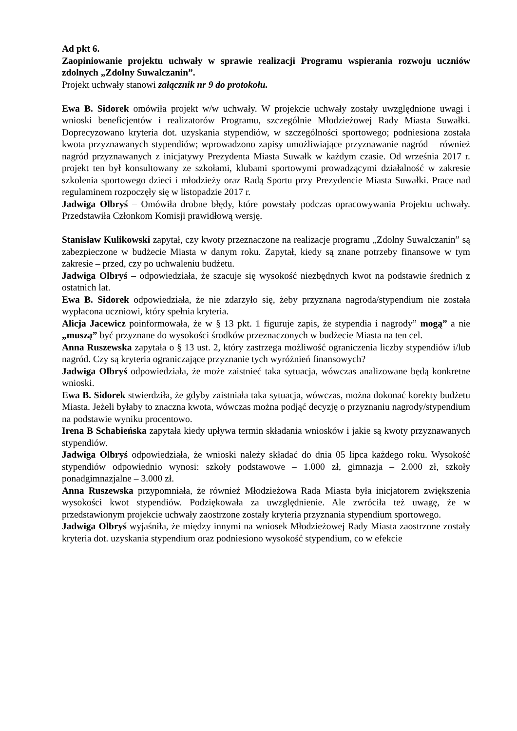Ad pkt 6.
Zaopiniowanie projektu uchwały w sprawie realizacji Programu wspierania rozwoju uczniów zdolnych „Zdolny Suwalczanin”.
Projekt uchwały stanowi załącznik nr 9 do protokołu.
Ewa B. Sidorek omówiła projekt w/w uchwały. W projekcie uchwały zostały uwzględnione uwagi i wnioski beneficjentów i realizatorów Programu, szczególnie Młodzieżowej Rady Miasta Suwałki. Doprecyzowano kryteria dot. uzyskania stypendiów, w szczególności sportowego; podniesiona została kwota przyznawanych stypendiów; wprowadzono zapisy umożliwiające przyznawanie nagród – również nagród przyznawanych z inicjatywy Prezydenta Miasta Suwałk w każdym czasie. Od września 2017 r. projekt ten był konsultowany ze szkołami, klubami sportowymi prowadzącymi działalność w zakresie szkolenia sportowego dzieci i młodzieży oraz Radą Sportu przy Prezydencie Miasta Suwałki. Prace nad regulaminem rozpoczęły się w listopadzie 2017 r.
Jadwiga Olbryś – Omówiła drobne błędy, które powstały podczas opracowywania Projektu uchwały. Przedstawiła Członkom Komisji prawidłową wersję.
Stanisław Kulikowski zapytał, czy kwoty przeznaczone na realizacje programu „Zdolny Suwalczanin” są zabezpieczone w budżecie Miasta w danym roku. Zapytał, kiedy są znane potrzeby finansowe w tym zakresie – przed, czy po uchwaleniu budżetu.
Jadwiga Olbryś – odpowiedziała, że szacuje się wysokość niezbędnych kwot na podstawie średnich z ostatnich lat.
Ewa B. Sidorek odpowiedziała, że nie zdarzyło się, żeby przyznana nagroda/stypendium nie została wypłacona uczniowi, który spełnia kryteria.
Alicja Jacewicz poinformowała, że w § 13 pkt. 1 figuruje zapis, że stypendia i nagrody” mogą” a nie „muszą” być przyznane do wysokości środków przeznaczonych w budżecie Miasta na ten cel.
Anna Ruszewska zapytała o § 13 ust. 2, który zastrzega możliwość ograniczenia liczby stypendiów i/lub nagród. Czy są kryteria ograniczające przyznanie tych wyróżnień finansowych?
Jadwiga Olbryś odpowiedziała, że może zaistnieć taka sytuacja, wówczas analizowane będą konkretne wnioski.
Ewa B. Sidorek stwierdziła, że gdyby zaistniała taka sytuacja, wówczas, można dokonać korekty budżetu Miasta. Jeżeli byłaby to znaczna kwota, wówczas można podjąć decyzję o przyznaniu nagrody/stypendium na podstawie wyniku procentowo.
Irena B Schabieńska zapytała kiedy upływa termin składania wniosków i jakie są kwoty przyznawanych stypendiów.
Jadwiga Olbryś odpowiedziała, że wnioski należy składać do dnia 05 lipca każdego roku. Wysokość stypendiów odpowiednio wynosi: szkoły podstawowe – 1.000 zł, gimnazja – 2.000 zł, szkoły ponadgimnazjalne – 3.000 zł.
Anna Ruszewska przypomniała, że również Młodzieżowa Rada Miasta była inicjatorem zwiększenia wysokości kwot stypendiów. Podziękowała za uwzględnienie. Ale zwróciła też uwagę, że w przedstawionym projekcie uchwały zaostrzone zostały kryteria przyznania stypendium sportowego.
Jadwiga Olbryś wyjaśniła, że między innymi na wniosek Młodzieżowej Rady Miasta zaostrzone zostały kryteria dot. uzyskania stypendium oraz podniesiono wysokość stypendium, co w efekcie